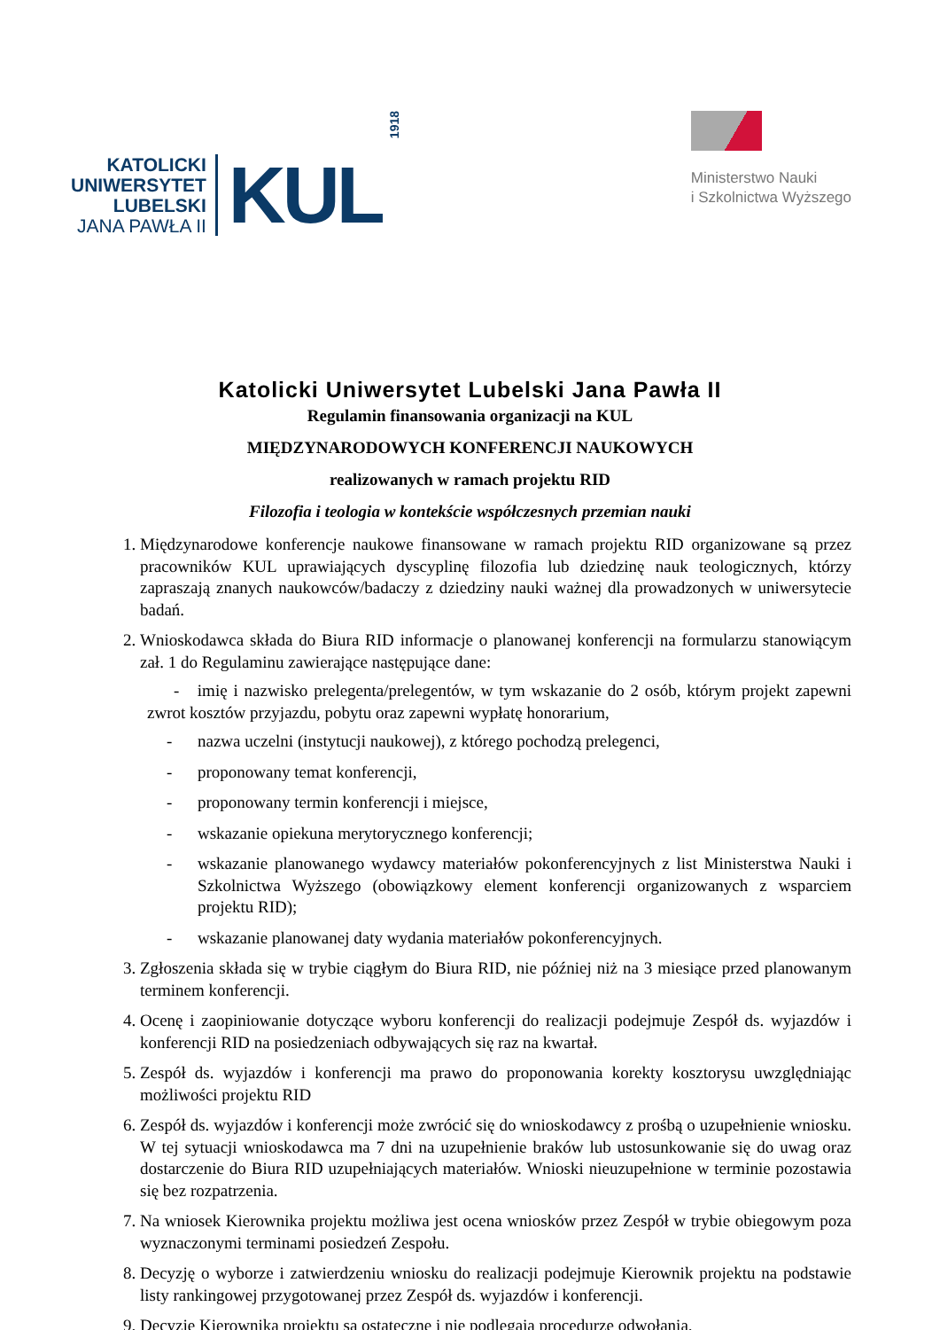KATOLICKI
UNIWERSYTET
LUBELSKI
JANA PAWŁA II
KUL
1918
Ministerstwo Nauki
i Szkolnictwa Wyższego
Katolicki Uniwersytet Lubelski Jana Pawła II
Regulamin finansowania organizacji na KUL
MIĘDZYNARODOWYCH KONFERENCJI NAUKOWYCH
realizowanych w ramach projektu RID
Filozofia i teologia w kontekście współczesnych przemian nauki
1. Międzynarodowe konferencje naukowe finansowane w ramach projektu RID organizowane są przez pracowników KUL uprawiających dyscyplinę filozofia lub dziedzinę nauk teologicznych, którzy zapraszają znanych naukowców/badaczy z dziedziny nauki ważnej dla prowadzonych w uniwersytecie badań.
2. Wnioskodawca składa do Biura RID informacje o planowanej konferencji na formularzu stanowiącym zał. 1 do Regulaminu zawierające następujące dane:
- imię i nazwisko prelegenta/prelegentów, w tym wskazanie do 2 osób, którym projekt zapewni zwrot kosztów przyjazdu, pobytu oraz zapewni wypłatę honorarium,
- nazwa uczelni (instytucji naukowej), z którego pochodzą prelegenci,
- proponowany temat konferencji,
- proponowany termin konferencji i miejsce,
- wskazanie opiekuna merytorycznego konferencji;
- wskazanie planowanego wydawcy materiałów pokonferencyjnych z list Ministerstwa Nauki i Szkolnictwa Wyższego (obowiązkowy element konferencji organizowanych z wsparciem projektu RID);
- wskazanie planowanej daty wydania materiałów pokonferencyjnych.
3. Zgłoszenia składa się w trybie ciągłym do Biura RID, nie później niż na 3 miesiące przed planowanym terminem konferencji.
4. Ocenę i zaopiniowanie dotyczące wyboru konferencji do realizacji podejmuje Zespół ds. wyjazdów i konferencji RID na posiedzeniach odbywających się raz na kwartał.
5. Zespół ds. wyjazdów i konferencji ma prawo do proponowania korekty kosztorysu uwzględniając możliwości projektu RID
6. Zespół ds. wyjazdów i konferencji może zwrócić się do wnioskodawcy z prośbą o uzupełnienie wniosku. W tej sytuacji wnioskodawca ma 7 dni na uzupełnienie braków lub ustosunkowanie się do uwag oraz dostarczenie do Biura RID uzupełniających materiałów. Wnioski nieuzupełnione w terminie pozostawia się bez rozpatrzenia.
7. Na wniosek Kierownika projektu możliwa jest ocena wniosków przez Zespół w trybie obiegowym poza wyznaczonymi terminami posiedzeń Zespołu.
8. Decyzję o wyborze i zatwierdzeniu wniosku do realizacji podejmuje Kierownik projektu na podstawie listy rankingowej przygotowanej przez Zespół ds. wyjazdów i konferencji.
9. Decyzje Kierownika projektu są ostateczne i nie podlegają procedurze odwołania.